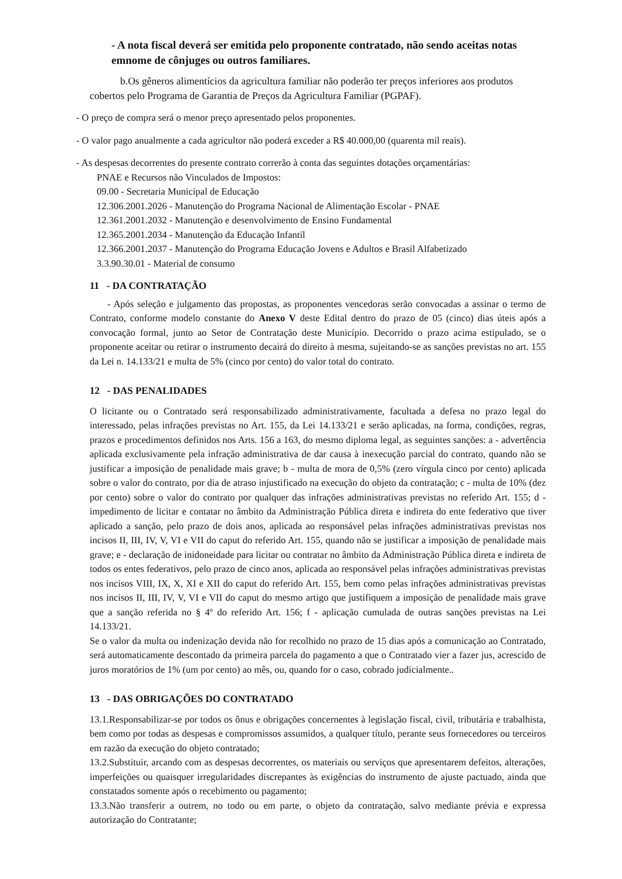- A nota fiscal deverá ser emitida pelo proponente contratado, não sendo aceitas notas emnome de cônjuges ou outros familiares.
b.Os gêneros alimentícios da agricultura familiar não poderão ter preços inferiores aos produtos cobertos pelo Programa de Garantia de Preços da Agricultura Familiar (PGPAF).
- O preço de compra será o menor preço apresentado pelos proponentes.
- O valor pago anualmente a cada agricultor não poderá exceder a R$ 40.000,00 (quarenta mil reais).
- As despesas decorrentes do presente contrato correrão à conta das seguintes dotações orçamentárias:
PNAE e Recursos não Vinculados de Impostos:
09.00 - Secretaria Municipal de Educação
12.306.2001.2026 - Manutenção do Programa Nacional de Alimentação Escolar - PNAE
12.361.2001.2032 - Manutenção e desenvolvimento de Ensino Fundamental
12.365.2001.2034 - Manutenção da Educação Infantil
12.366.2001.2037 - Manutenção do Programa Educação Jovens e Adultos e Brasil Alfabetizado
3.3.90.30.01 - Material de consumo
11 - DA CONTRATAÇÃO
- Após seleção e julgamento das propostas, as proponentes vencedoras serão convocadas a assinar o termo de Contrato, conforme modelo constante do Anexo V deste Edital dentro do prazo de 05 (cinco) dias úteis após a convocação formal, junto ao Setor de Contratação deste Município. Decorrido o prazo acima estipulado, se o proponente aceitar ou retirar o instrumento decairá do direito à mesma, sujeitando-se as sanções previstas no art. 155 da Lei n. 14.133/21 e multa de 5% (cinco por cento) do valor total do contrato.
12 - DAS PENALIDADES
O licitante ou o Contratado será responsabilizado administrativamente, facultada a defesa no prazo legal do interessado, pelas infrações previstas no Art. 155, da Lei 14.133/21 e serão aplicadas, na forma, condições, regras, prazos e procedimentos definidos nos Arts. 156 a 163, do mesmo diploma legal, as seguintes sanções: a - advertência aplicada exclusivamente pela infração administrativa de dar causa à inexecução parcial do contrato, quando não se justificar a imposição de penalidade mais grave; b - multa de mora de 0,5% (zero vírgula cinco por cento) aplicada sobre o valor do contrato, por dia de atraso injustificado na execução do objeto da contratação; c - multa de 10% (dez por cento) sobre o valor do contrato por qualquer das infrações administrativas previstas no referido Art. 155; d - impedimento de licitar e contatar no âmbito da Administração Pública direta e indireta do ente federativo que tiver aplicado a sanção, pelo prazo de dois anos, aplicada ao responsável pelas infrações administrativas previstas nos incisos II, III, IV, V, VI e VII do caput do referido Art. 155, quando não se justificar a imposição de penalidade mais grave; e - declaração de inidoneidade para licitar ou contratar no âmbito da Administração Pública direta e indireta de todos os entes federativos, pelo prazo de cinco anos, aplicada ao responsável pelas infrações administrativas previstas nos incisos VIII, IX, X, XI e XII do caput do referido Art. 155, bem como pelas infrações administrativas previstas nos incisos II, III, IV, V, VI e VII do caput do mesmo artigo que justifiquem a imposição de penalidade mais grave que a sanção referida no § 4º do referido Art. 156; f - aplicação cumulada de outras sanções previstas na Lei 14.133/21.
Se o valor da multa ou indenização devida não for recolhido no prazo de 15 dias após a comunicação ao Contratado, será automaticamente descontado da primeira parcela do pagamento a que o Contratado vier a fazer jus, acrescido de juros moratórios de 1% (um por cento) ao mês, ou, quando for o caso, cobrado judicialmente..
13 - DAS OBRIGAÇÕES DO CONTRATADO
13.1.Responsabilizar-se por todos os ônus e obrigações concernentes à legislação fiscal, civil, tributária e trabalhista, bem como por todas as despesas e compromissos assumidos, a qualquer título, perante seus fornecedores ou terceiros em razão da execução do objeto contratado;
13.2.Substituir, arcando com as despesas decorrentes, os materiais ou serviços que apresentarem defeitos, alterações, imperfeições ou quaisquer irregularidades discrepantes às exigências do instrumento de ajuste pactuado, ainda que constatados somente após o recebimento ou pagamento;
13.3.Não transferir a outrem, no todo ou em parte, o objeto da contratação, salvo mediante prévia e expressa autorização do Contratante;